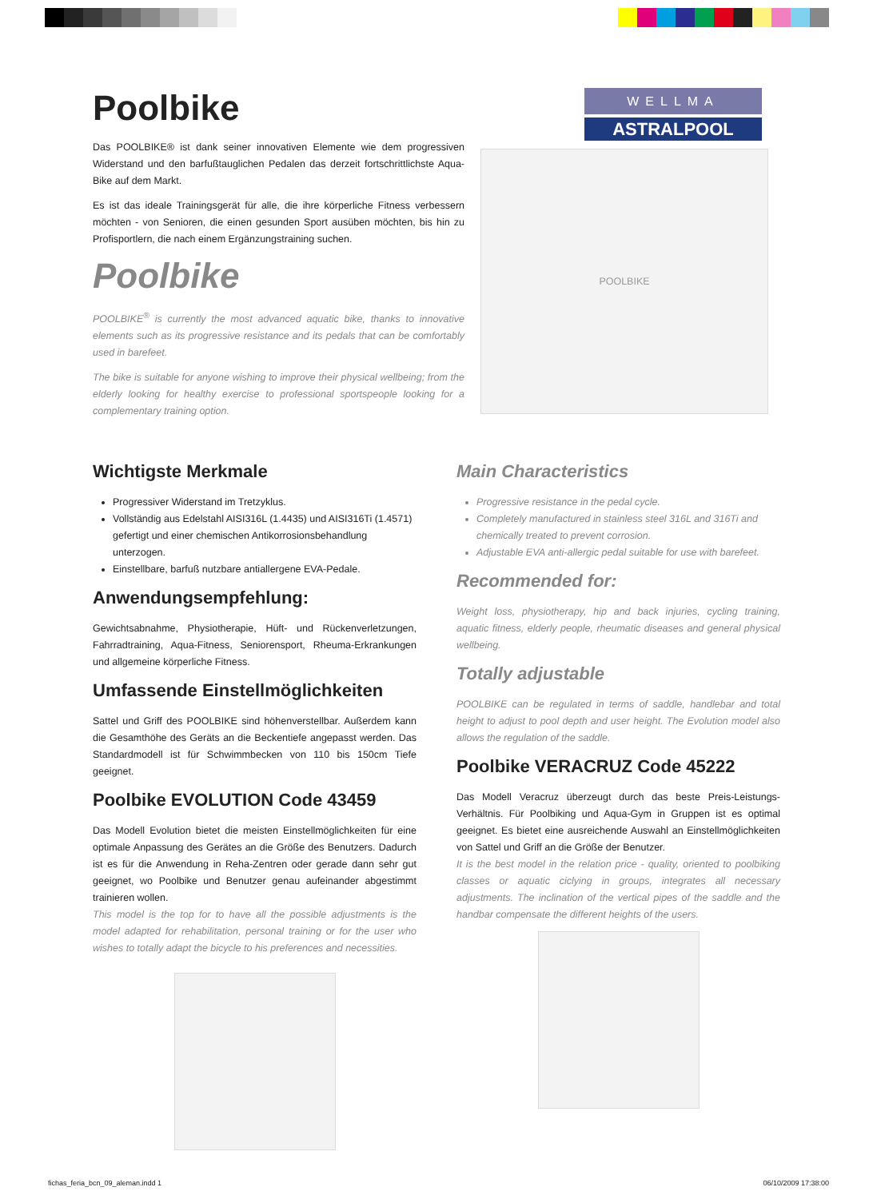Poolbike
Das POOLBIKE® ist dank seiner innovativen Elemente wie dem progressiven Widerstand und den barfußtauglichen Pedalen das derzeit fortschrittlichste Aqua-Bike auf dem Markt.
Es ist das ideale Trainingsgerät für alle, die ihre körperliche Fitness verbessern möchten - von Senioren, die einen gesunden Sport ausüben möchten, bis hin zu Profisportlern, die nach einem Ergänzungstraining suchen.
Poolbike
POOLBIKE<sup>®</sup> is currently the most advanced aquatic bike, thanks to innovative elements such as its progressive resistance and its pedals that can be comfortably used in barefeet.
The bike is suitable for anyone wishing to improve their physical wellbeing; from the elderly looking for healthy exercise to professional sportspeople looking for a complementary training option.
WELLMA
ASTRALPOOL
POOLBIKE
Wichtigste Merkmale
Progressiver Widerstand im Tretzyklus.
Vollständig aus Edelstahl AISI316L (1.4435) und AISI316Ti (1.4571) gefertigt und einer chemischen Antikorrosionsbehandlung unterzogen.
Einstellbare, barfuß nutzbare antiallergene EVA-Pedale.
Anwendungsempfehlung:
Gewichtsabnahme, Physiotherapie, Hüft- und Rückenverletzungen, Fahrradtraining, Aqua-Fitness, Seniorensport, Rheuma-Erkrankungen und allgemeine körperliche Fitness.
Umfassende Einstellmöglichkeiten
Sattel und Griff des POOLBIKE sind höhenverstellbar. Außerdem kann die Gesamthöhe des Geräts an die Beckentiefe angepasst werden. Das Standardmodell ist für Schwimmbecken von 110 bis 150cm Tiefe geeignet.
Poolbike EVOLUTION Code 43459
Das Modell Evolution bietet die meisten Einstellmöglichkeiten für eine optimale Anpassung des Gerätes an die Größe des Benutzers. Dadurch ist es für die Anwendung in Reha-Zentren oder gerade dann sehr gut geeignet, wo Poolbike und Benutzer genau aufeinander abgestimmt trainieren wollen.
This model is the top for to have all the possible adjustments is the model adapted for rehabilitation, personal training or for the user who wishes to totally adapt the bicycle to his preferences and necessities.
Main Characteristics
Progressive resistance in the pedal cycle.
Completely manufactured in stainless steel 316L and 316Ti and chemically treated to prevent corrosion.
Adjustable EVA anti-allergic pedal suitable for use with barefeet.
Recommended for:
Weight loss, physiotherapy, hip and back injuries, cycling training, aquatic fitness, elderly people, rheumatic diseases and general physical wellbeing.
Totally adjustable
POOLBIKE can be regulated in terms of saddle, handlebar and total height to adjust to pool depth and user height. The Evolution model also allows the regulation of the saddle.
Poolbike VERACRUZ Code 45222
Das Modell Veracruz überzeugt durch das beste Preis-Leistungs-Verhältnis. Für Poolbiking und Aqua-Gym in Gruppen ist es optimal geeignet. Es bietet eine ausreichende Auswahl an Einstellmöglichkeiten von Sattel und Griff an die Größe der Benutzer.
It is the best model in the relation price - quality, oriented to poolbiking classes or aquatic ciclying in groups, integrates all necessary adjustments. The inclination of the vertical pipes of the saddle and the handbar compensate the different heights of the users.
fichas_feria_bcn_09_aleman.indd 1 06/10/2009 17:38:00